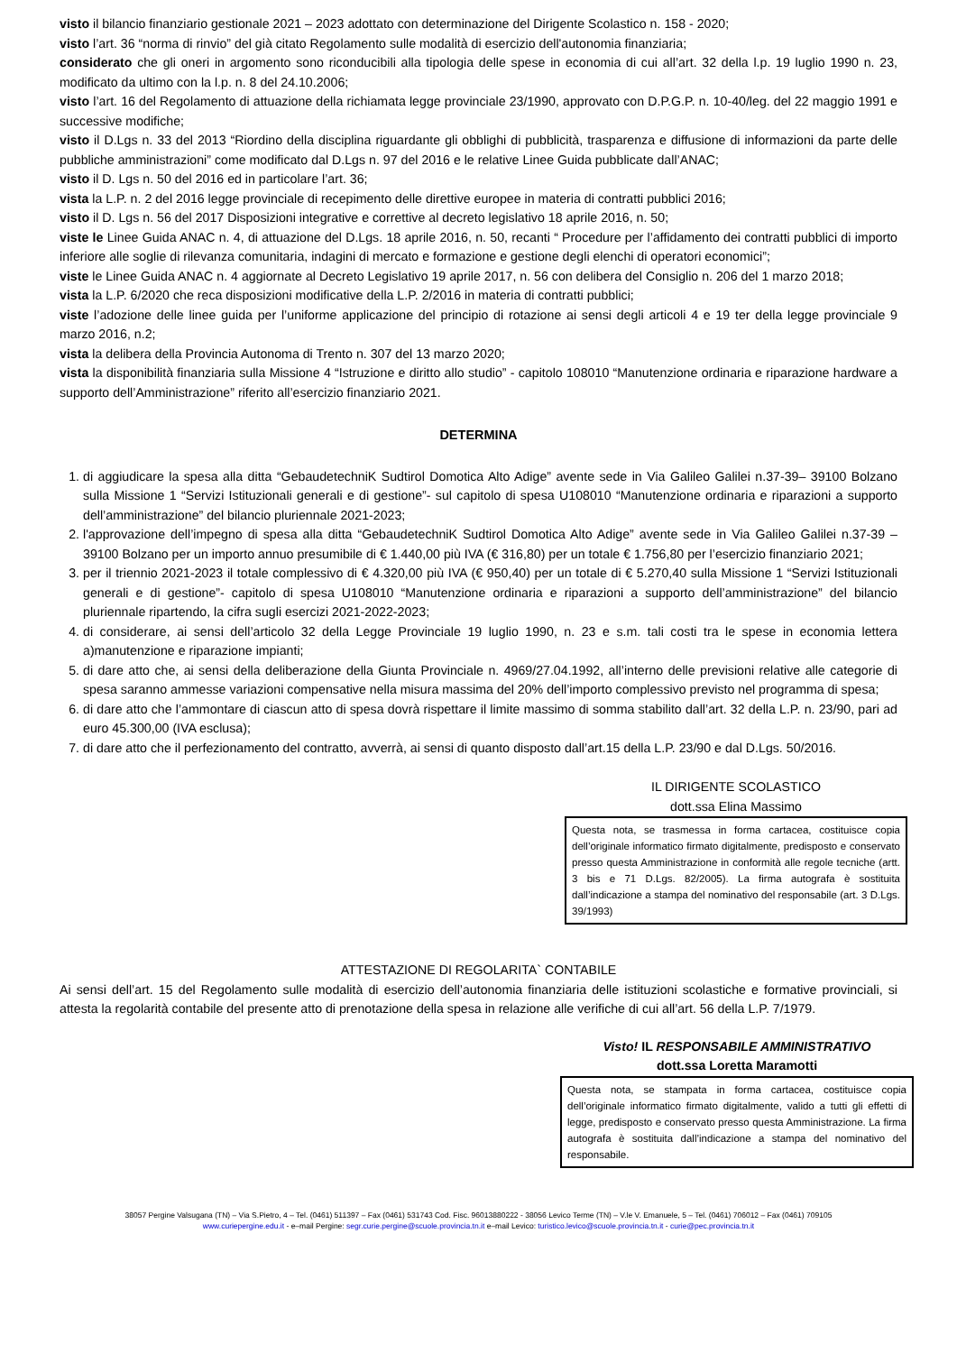visto il bilancio finanziario gestionale 2021 – 2023 adottato con determinazione del Dirigente Scolastico n. 158 - 2020;
visto l’art. 36 “norma di rinvio” del già citato Regolamento sulle modalità di esercizio dell'autonomia finanziaria;
considerato che gli oneri in argomento sono riconducibili alla tipologia delle spese in economia di cui all’art. 32 della l.p. 19 luglio 1990 n. 23, modificato da ultimo con la l.p. n. 8 del 24.10.2006;
visto l’art. 16 del Regolamento di attuazione della richiamata legge provinciale 23/1990, approvato con D.P.G.P. n. 10-40/leg. del 22 maggio 1991 e successive modifiche;
visto il D.Lgs n. 33 del 2013 “Riordino della disciplina riguardante gli obblighi di pubblicità, trasparenza e diffusione di informazioni da parte delle pubbliche amministrazioni” come modificato dal D.Lgs n. 97 del 2016 e le relative Linee Guida pubblicate dall’ANAC;
visto il D. Lgs n. 50 del 2016 ed in particolare l’art. 36;
vista la L.P. n. 2 del 2016 legge provinciale di recepimento delle direttive europee in materia di contratti pubblici 2016;
visto il D. Lgs n. 56 del 2017 Disposizioni integrative e correttive al decreto legislativo 18 aprile 2016, n. 50;
viste le Linee Guida ANAC n. 4, di attuazione del D.Lgs. 18 aprile 2016, n. 50, recanti “ Procedure per l’affidamento dei contratti pubblici di importo inferiore alle soglie di rilevanza comunitaria, indagini di mercato e formazione e gestione degli elenchi di operatori economici”;
viste le Linee Guida ANAC n. 4 aggiornate al Decreto Legislativo 19 aprile 2017, n. 56 con delibera del Consiglio n. 206 del 1 marzo 2018;
vista la L.P. 6/2020 che reca disposizioni modificative della L.P. 2/2016 in materia di contratti pubblici;
viste l’adozione delle linee guida per l’uniforme applicazione del principio di rotazione ai sensi degli articoli 4 e 19 ter della legge provinciale 9 marzo 2016, n.2;
vista la delibera della Provincia Autonoma di Trento n. 307 del 13 marzo 2020;
vista la disponibilità finanziaria sulla Missione 4 “Istruzione e diritto allo studio” - capitolo 108010 “Manutenzione ordinaria e riparazione hardware a supporto dell’Amministrazione” riferito all’esercizio finanziario 2021.
DETERMINA
1. di aggiudicare la spesa alla ditta “GebaudetechniK Sudtirol Domotica Alto Adige” avente sede in Via Galileo Galilei n.37-39– 39100 Bolzano sulla Missione 1 “Servizi Istituzionali generali e di gestione”- sul capitolo di spesa U108010 “Manutenzione ordinaria e riparazioni a supporto dell’amministrazione” del bilancio pluriennale 2021-2023;
2. l'approvazione dell’impegno di spesa alla ditta “GebaudetechniK Sudtirol Domotica Alto Adige” avente sede in Via Galileo Galilei n.37-39 – 39100 Bolzano per un importo annuo presumibile di € 1.440,00 più IVA (€ 316,80) per un totale € 1.756,80 per l’esercizio finanziario 2021;
3. per il triennio 2021-2023 il totale complessivo di € 4.320,00 più IVA (€ 950,40) per un totale di € 5.270,40 sulla Missione 1 “Servizi Istituzionali generali e di gestione”- capitolo di spesa U108010 “Manutenzione ordinaria e riparazioni a supporto dell’amministrazione” del bilancio pluriennale ripartendo, la cifra sugli esercizi 2021-2022-2023;
4. di considerare, ai sensi dell’articolo 32 della Legge Provinciale 19 luglio 1990, n. 23 e s.m. tali costi tra le spese in economia lettera a)manutenzione e riparazione impianti;
5. di dare atto che, ai sensi della deliberazione della Giunta Provinciale n. 4969/27.04.1992, all’interno delle previsioni relative alle categorie di spesa saranno ammesse variazioni compensative nella misura massima del 20% dell’importo complessivo previsto nel programma di spesa;
6. di dare atto che l’ammontare di ciascun atto di spesa dovrà rispettare il limite massimo di somma stabilito dall’art. 32 della L.P. n. 23/90, pari ad euro 45.300,00 (IVA esclusa);
7. di dare atto che il perfezionamento del contratto, avverrà, ai sensi di quanto disposto dall’art.15 della L.P. 23/90 e dal D.Lgs. 50/2016.
IL DIRIGENTE SCOLASTICO
dott.ssa Elina Massimo
Questa nota, se trasmessa in forma cartacea, costituisce copia dell’originale informatico firmato digitalmente, predisposto e conservato presso questa Amministrazione in conformità alle regole tecniche (artt. 3 bis e 71 D.Lgs. 82/2005). La firma autografa è sostituita dall’indicazione a stampa del nominativo del responsabile (art. 3 D.Lgs. 39/1993)
ATTESTAZIONE DI REGOLARITA` CONTABILE
Ai sensi dell’art. 15 del Regolamento sulle modalità di esercizio dell’autonomia finanziaria delle istituzioni scolastiche e formative provinciali, si attesta la regolarità contabile del presente atto di prenotazione della spesa in relazione alle verifiche di cui all’art. 56 della L.P. 7/1979.
Visto! IL RESPONSABILE AMMINISTRATIVO
dott.ssa Loretta Maramotti
Questa nota, se stampata in forma cartacea, costituisce copia dell’originale informatico firmato digitalmente, valido a tutti gli effetti di legge, predisposto e conservato presso questa Amministrazione. La firma autografa è sostituita dall’indicazione a stampa del nominativo del responsabile.
38057 Pergine Valsugana (TN) – Via S.Pietro, 4 – Tel. (0461) 511397 – Fax (0461) 531743 Cod. Fisc. 96013880222 - 38056 Levico Terme (TN) – V.le V. Emanuele, 5 – Tel. (0461) 706012 – Fax (0461) 709105
www.curiepergine.edu.it - e–mail Pergine: segr.curie.pergine@scuole.provincia.tn.it e–mail Levico: turistico.levico@scuole.provincia.tn.it - curie@pec.provincia.tn.it